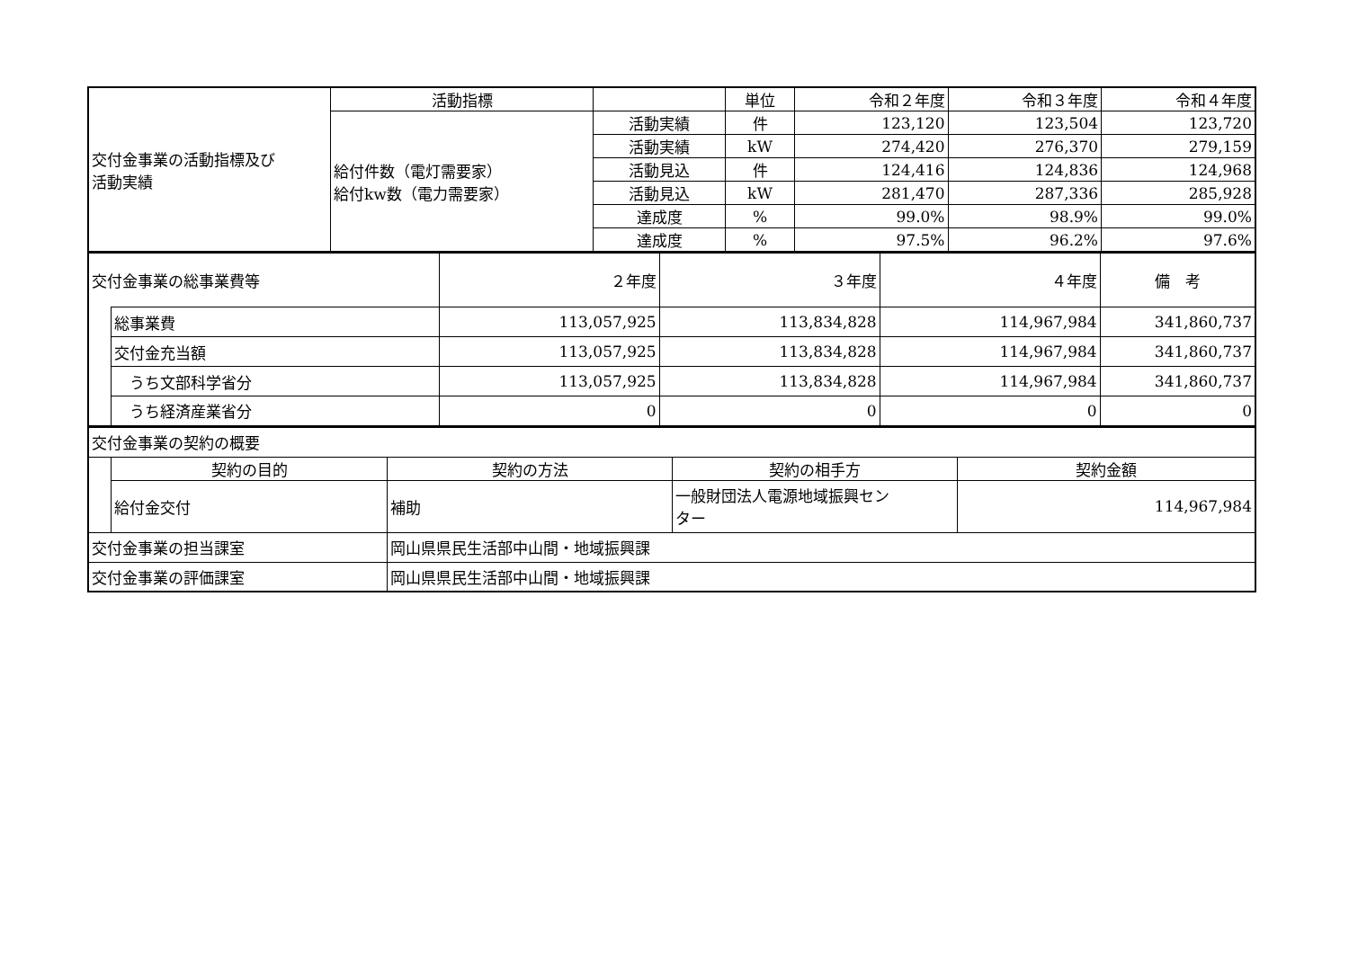| 交付金事業の活動指標及び 活動実績 | 活動指標 | | 単位 | 令和２年度 | 令和３年度 | 令和４年度 |
| | 給付件数（電灯需要家） 給付kw数（電力需要家） | 活動実績 | 件 | 123,120 | 123,504 | 123,720 |
| | | 活動実績 | kW | 274,420 | 276,370 | 279,159 |
| | | 活動見込 | 件 | 124,416 | 124,836 | 124,968 |
| | | 活動見込 | kW | 281,470 | 287,336 | 285,928 |
| | | 達成度 | % | 99.0% | 98.9% | 99.0% |
| | | 達成度 | % | 97.5% | 96.2% | 97.6% |
| 交付金事業の総事業費等 | | ２年度 | ３年度 | ４年度 | 備 考 |
| | 総事業費 | 113,057,925 | 113,834,828 | 114,967,984 | 341,860,737 |
| | 交付金充当額 | 113,057,925 | 113,834,828 | 114,967,984 | 341,860,737 |
| | うち文部科学省分 | 113,057,925 | 113,834,828 | 114,967,984 | 341,860,737 |
| | うち経済産業省分 | 0 | 0 | 0 | 0 |
| 交付金事業の契約の概要 | | | | |
| | 契約の目的 | 契約の方法 | 契約の相手方 | 契約金額 |
| | 給付金交付 | 補助 | 一般財団法人電源地域振興セン ター | 114,967,984 |
| 交付金事業の担当課室 | | 岡山県県民生活部中山間・地域振興課 | | |
| 交付金事業の評価課室 | | 岡山県県民生活部中山間・地域振興課 | | |